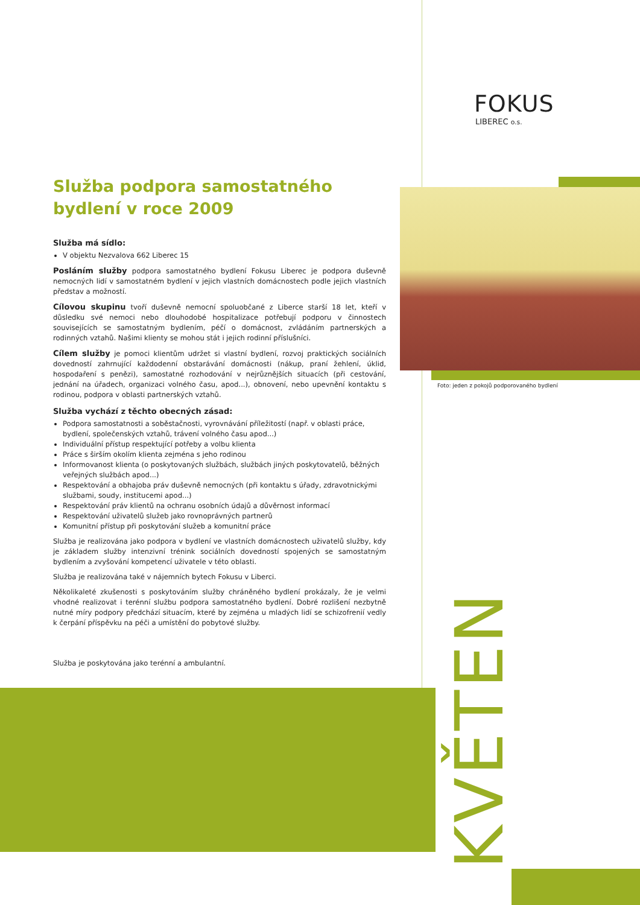FOKUS
LIBEREC o.s.
Foto: jeden z pokojů podporovaného bydlení
Služba podpora samostatného bydlení v roce 2009
Služba má sídlo:
V objektu Nezvalova 662 Liberec 15
Posláním služby podpora samostatného bydlení Fokusu Liberec je podpora duševně nemocných lidí v samostatném bydlení v jejich vlastních domácnostech podle jejich vlastních představ a možností.
Cílovou skupinu tvoří duševně nemocní spoluobčané z Liberce starší 18 let, kteří v důsledku své nemoci nebo dlouhodobé hospitalizace potřebují podporu v činnostech souvisejících se samostatným bydlením, péčí o domácnost, zvládáním partnerských a rodinných vztahů. Našimi klienty se mohou stát i jejich rodinní příslušníci.
Cílem služby je pomoci klientům udržet si vlastní bydlení, rozvoj praktických sociálních dovedností zahrnující každodenní obstarávání domácnosti (nákup, praní žehlení, úklid, hospodaření s penězi), samostatné rozhodování v nejrůznějších situacích (při cestování, jednání na úřadech, organizaci volného času, apod...), obnovení, nebo upevnění kontaktu s rodinou, podpora v oblasti partnerských vztahů.
Služba vychází z těchto obecných zásad:
Podpora samostatnosti a soběstačnosti, vyrovnávání příležitostí (např. v oblasti práce, bydlení, společenských vztahů, trávení volného času apod...)
Individuální přístup respektující potřeby a volbu klienta
Práce s širším okolím klienta zejména s jeho rodinou
Informovanost klienta (o poskytovaných službách, službách jiných poskytovatelů, běžných veřejných službách apod...)
Respektování a obhajoba práv duševně nemocných (při kontaktu s úřady, zdravotnickými službami, soudy, institucemi apod...)
Respektování práv klientů na ochranu osobních údajů a důvěrnost informací
Respektování uživatelů služeb jako rovnoprávných partnerů
Komunitní přístup při poskytování služeb a komunitní práce
Služba je realizována jako podpora v bydlení ve vlastních domácnostech uživatelů služby, kdy je základem služby intenzivní trénink sociálních dovedností spojených se samostatným bydlením a zvyšování kompetencí uživatele v této oblasti.
Služba je realizována také v nájemních bytech Fokusu v Liberci.
Několikaleté zkušenosti s poskytováním služby chráněného bydlení prokázaly, že je velmi vhodné realizovat i terénní službu podpora samostatného bydlení. Dobré rozlišení nezbytně nutné míry podpory předchází situacím, které by zejména u mladých lidí se schizofrenií vedly k čerpání příspěvku na péči a umístění do pobytové služby.
Služba je poskytována jako terénní a ambulantní.
KVĚTEN